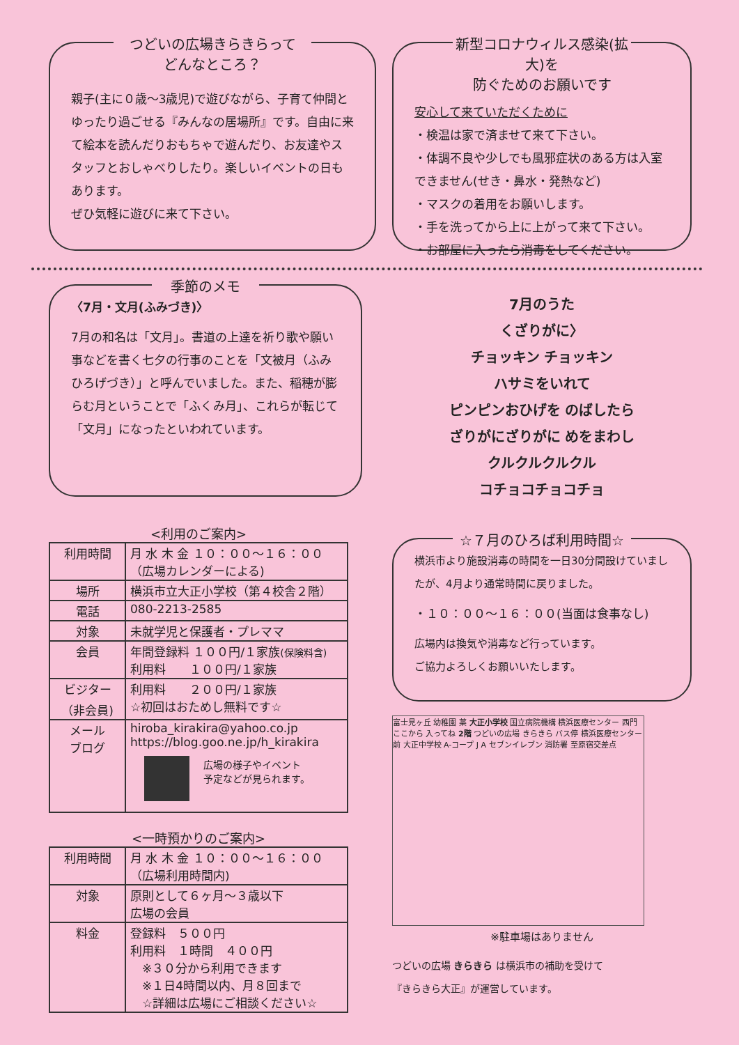つどいの広場きらきらって
どんなところ？
親子(主に０歳～3歳児)で遊びながら、子育て仲間とゆったり過ごせる『みんなの居場所』です。自由に来て絵本を読んだりおもちゃで遊んだり、お友達やスタッフとおしゃべりしたり。楽しいイベントの日もあります。
ぜひ気軽に遊びに来て下さい。
新型コロナウィルス感染(拡大)を
防ぐためのお願いです
安心して来ていただくために
・検温は家で済ませて来て下さい。
・体調不良や少しでも風邪症状のある方は入室できません(せき・鼻水・発熱など)
・マスクの着用をお願いします。
・手を洗ってから上に上がって来て下さい。
・お部屋に入ったら消毒をしてください。
季節のメモ
〈7月・文月(ふみづき)〉
7月の和名は「文月」。書道の上達を祈り歌や願い事などを書く七夕の行事のことを「文被月（ふみひろげづき）」と呼んでいました。また、稲穂が膨らむ月ということで「ふくみ月」、これらが転じて「文月」になったといわれています。
7月のうた
くざりがに〉
チョッキン チョッキン
ハサミをいれて
ピンピンおひげを のばしたら
ざりがにざりがに めをまわし
クルクルクルクル
コチョコチョコチョ
<利用のご案内>
| 利用時間 | 月 水 木 金 １０：００～１６：００ （広場カレンダーによる) |
| 場所 | 横浜市立大正小学校（第４校舎２階） |
| 電話 | 080-2213-2585 |
| 対象 | 未就学児と保護者・プレママ |
| 会員 | 年間登録料 １００円/１家族 (保険料含) 利用料 １００円/１家族 |
| ビジター （非会員) | 利用料 ２００円/１家族 ☆初回はおためし無料です☆ |
| メール ブログ | hiroba_kirakira@yahoo.co.jp https://blog.goo.ne.jp/h_kirakira 広場の様子やイベント 予定などが見られます。 |
<一時預かりのご案内>
| 利用時間 | 月 水 木 金 １０：００～１６：００ （広場利用時間内) |
| 対象 | 原則として６ヶ月～３歳以下 広場の会員 |
| 料金 | 登録料 ５００円 利用料 １時間 ４００円 ※３０分から利用できます ※１日4時間以内、月８回まで ☆詳細は広場にご相談ください☆ |
☆７月のひろば利用時間☆
横浜市より施設消毒の時間を一日30分間設けていましたが、4月より通常時間に戻りました。
・１０：００～１６：００(当面は食事なし)
広場内は換気や消毒など行っています。
ご協力よろしくお願いいたします。
富士見ヶ丘 幼稚園 薬 大正小学校 国立病院機構 横浜医療センター 西門 ここから 入ってね 2階 つどいの広場 きらきら バス停 横浜医療センター前 大正中学校 A-コープ J A セブンイレブン 消防署 至原宿交差点
※駐車場はありません
つどいの広場 きらきら は横浜市の補助を受けて
『きらきら大正』が運営しています。